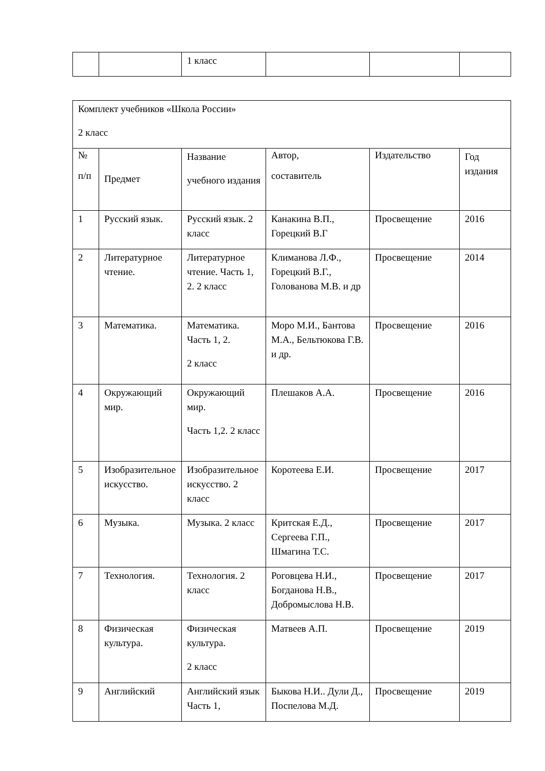| | | 1 класс | | | |
| Комплект учебников «Школа России» 2 класс | | | | | |
| № п/п | Предмет | Название учебного издания | Автор, составитель | Издательство | Год издания |
| 1 | Русский язык. | Русский язык. 2 класс | Канакина В.П., Горецкий В.Г | Просвещение | 2016 |
| 2 | Литературное чтение. | Литературное чтение. Часть 1, 2. 2 класс | Климанова Л.Ф., Горецкий В.Г., Голованова М.В. и др | Просвещение | 2014 |
| 3 | Математика. | Математика. Часть 1, 2. 2 класс | Моро М.И., Бантова М.А., Бельтюкова Г.В. и др. | Просвещение | 2016 |
| 4 | Окружающий мир. | Окружающий мир. Часть 1,2. 2 класс | Плешаков А.А. | Просвещение | 2016 |
| 5 | Изобразительное искусство. | Изобразительное искусство. 2 класс | Коротеева Е.И. | Просвещение | 2017 |
| 6 | Музыка. | Музыка. 2 класс | Критская Е.Д., Сергеева Г.П., Шмагина Т.С. | Просвещение | 2017 |
| 7 | Технология. | Технология. 2 класс | Роговцева Н.И., Богданова Н.В., Добромыслова Н.В. | Просвещение | 2017 |
| 8 | Физическая культура. | Физическая культура. 2 класс | Матвеев А.П. | Просвещение | 2019 |
| 9 | Английский | Английский язык Часть 1, | Быкова Н.И.. Дули Д., Поспелова М.Д. | Просвещение | 2019 |